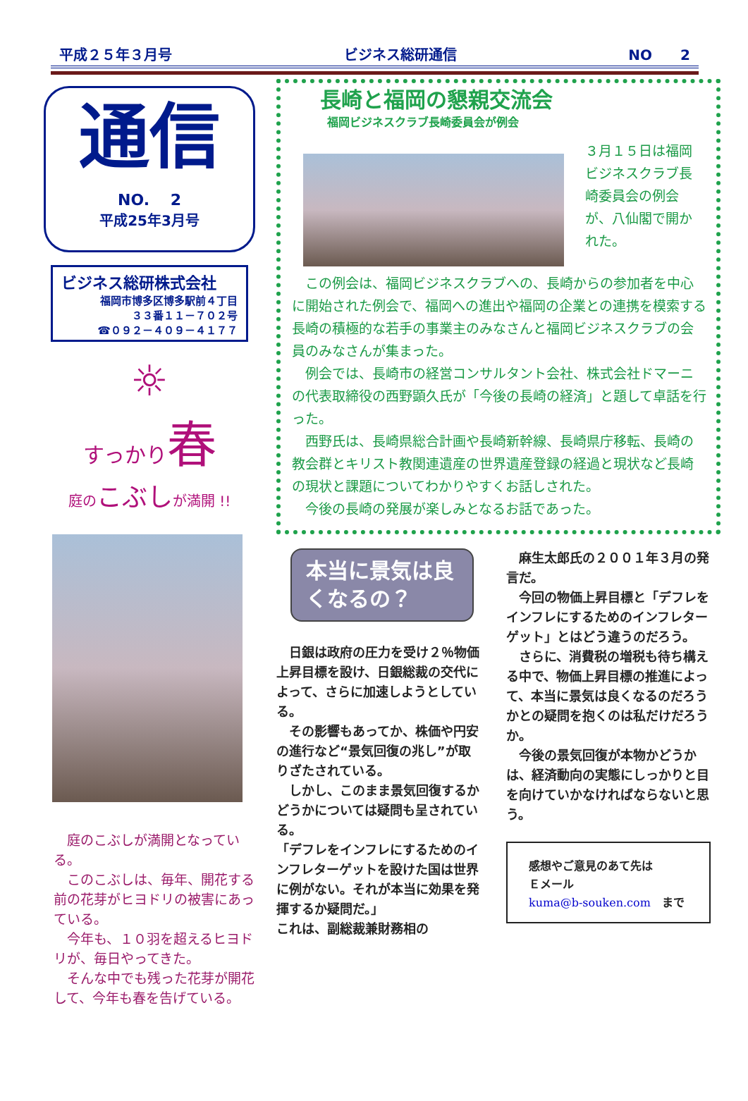平成２５年３月号 ビジネス総研通信 NO　　2
通信
NO.　 2
平成25年3月号
ビジネス総研株式会社
福岡市博多区博多駅前４丁目
３３番１１－７０２号
☎０９２－４０９－４１７７
☼
すっかり 春
庭のこぶしが満開 !!
　庭のこぶしが満開となっている。
　このこぶしは、毎年、開花する前の花芽がヒヨドリの被害にあっている。
　今年も、１０羽を超えるヒヨドリが、毎日やってきた。
　そんな中でも残った花芽が開花して、今年も春を告げている。
長崎と福岡の懇親交流会
福岡ビジネスクラブ長崎委員会が例会
３月１５日は福岡ビジネスクラブ長崎委員会の例会が、八仙閣で開かれた。
　この例会は、福岡ビジネスクラブへの、長崎からの参加者を中心に開始された例会で、福岡への進出や福岡の企業との連携を模索する長崎の積極的な若手の事業主のみなさんと福岡ビジネスクラブの会員のみなさんが集まった。
　例会では、長崎市の経営コンサルタント会社、株式会社ドマーニの代表取締役の西野顕久氏が「今後の長崎の経済」と題して卓話を行った。
　西野氏は、長崎県総合計画や長崎新幹線、長崎県庁移転、長崎の教会群とキリスト教関連遺産の世界遺産登録の経過と現状など長崎の現状と課題についてわかりやすくお話しされた。
　今後の長崎の発展が楽しみとなるお話であった。
本当に景気は良くなるの？
　日銀は政府の圧力を受け２％物価上昇目標を設け、日銀総裁の交代によって、さらに加速しようとしている。
　その影響もあってか、株価や円安の進行など“景気回復の兆し”が取りざたされている。
　しかし、このまま景気回復するかどうかについては疑問も呈されている。
「デフレをインフレにするためのインフレターゲットを設けた国は世界に例がない。それが本当に効果を発揮するか疑問だ。」
これは、副総裁兼財務相の
　麻生太郎氏の２００１年３月の発言だ。
　今回の物価上昇目標と「デフレをインフレにするためのインフレターゲット」とはどう違うのだろう。
　さらに、消費税の増税も待ち構える中で、物価上昇目標の推進によって、本当に景気は良くなるのだろうかとの疑問を抱くのは私だけだろうか。
　今後の景気回復が本物かどうかは、経済動向の実態にしっかりと目を向けていかなければならないと思う。
感想やご意見のあて先は
Ｅメール
kuma@b-souken.com　まで